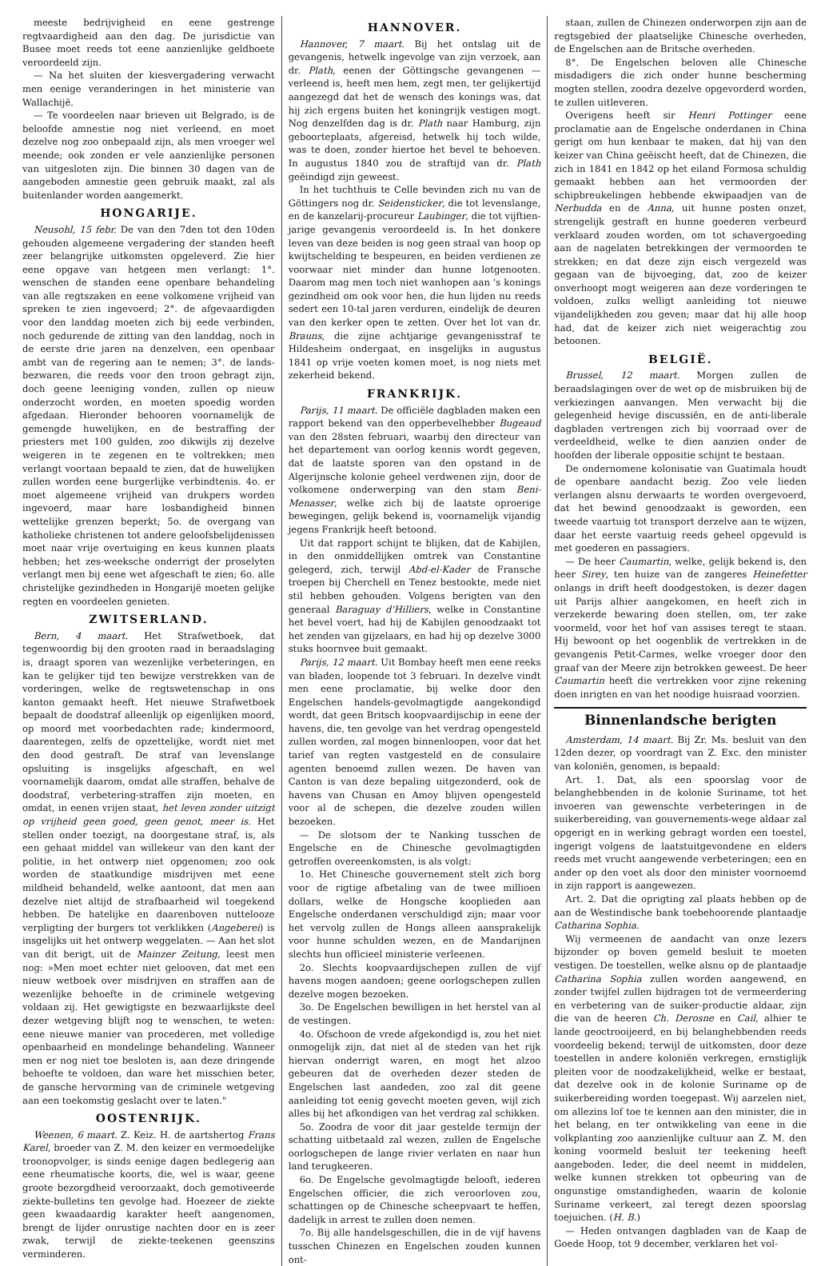meeste bedrijvigheid en eene gestrenge regtvaardigheid aan den dag. De jurisdictie van Busee moet reeds tot eene aanzienlijke geldboete veroordeeld zijn.
— Na het sluiten der kiesvergadering verwacht men eenige veranderingen in het ministerie van Wallachijë.
— Te voordeelen naar brieven uit Belgrado, is de beloofde amnestie nog niet verleend, en moet dezelve nog zoo onbepaald zijn, als men vroeger wel meende; ook zonden er vele aanzienlijke personen van uitgesloten zijn. Die binnen 30 dagen van de aangeboden amnestie geen gebruik maakt, zal als buitenlander worden aangemerkt.
HONGARIJE.
Neusohl, 15 febr. De van den 7den tot den 10den gehouden algemeene vergadering der standen heeft zeer belangrijke uitkomsten opgeleverd. Zie hier eene opgave van hetgeen men verlangt: 1°. wenschen de standen eene openbare behandeling van alle regtszaken en eene volkomene vrijheid van spreken te zien ingevoerd; 2°. de afgevaardigden voor den landdag moeten zich bij eede verbinden, noch gedurende de zitting van den landdag, noch in de eerste drie jaren na denzelven, een openbaar ambt van de regering aan te nemen; 3°. de lands-bezwaren, die reeds voor den troon gebragt zijn, doch geene leeniging vonden, zullen op nieuw onderzocht worden, en moeten spoedig worden afgedaan. Hieronder behooren voornamelijk de gemengde huwelijken, en de bestraffing der priesters met 100 gulden, zoo dikwijls zij dezelve weigeren in te zegenen en te voltrekken; men verlangt voortaan bepaald te zien, dat de huwelijken zullen worden eene burgerlijke verbindtenis. 4o. er moet algemeene vrijheid van drukpers worden ingevoerd, maar hare losbandigheid binnen wettelijke grenzen beperkt; 5o. de overgang van katholieke christenen tot andere geloofsbelijdenissen moet naar vrije overtuiging en keus kunnen plaats hebben; het zes-weeksche onderrigt der proselyten verlangt men bij eene wet afgeschaft te zien; 6o. alle christelijke gezindheden in Hongarijë moeten gelijke regten en voordeelen genieten.
ZWITSERLAND.
Bern, 4 maart. Het Strafwetboek, dat tegenwoordig bij den grooten raad in beraadslaging is, draagt sporen van wezenlijke verbeteringen, en kan te gelijker tijd ten bewijze verstrekken van de vorderingen, welke de regtswetenschap in ons kanton gemaakt heeft. Het nieuwe Strafwetboek bepaalt de doodstraf alleenlijk op eigenlijken moord, op moord met voorbedachten rade; kindermoord, daarentegen, zelfs de opzettelijke, wordt niet met den dood gestraft. De straf van levenslange opsluiting is insgelijks afgeschaft, en wel voornamelijk daarom, omdat alle straffen, behalve de doodstraf, verbetering-straffen zijn moeten, en omdat, in eenen vrijen staat, het leven zonder uitzigt op vrijheid geen goed, geen genot, meer is. Het stellen onder toezigt, na doorgestane straf, is, als een gehaat middel van willekeur van den kant der politie, in het ontwerp niet opgenomen; zoo ook worden de staatkundige misdrijven met eene mildheid behandeld, welke aantoont, dat men aan dezelve niet altijd de strafbaarheid wil toegekend hebben. De hatelijke en daarenboven nuttelooze verpligting der burgers tot verklikken (Angeberei) is insgelijks uit het ontwerp weggelaten. — Aan het slot van dit berigt, uit de Mainzer Zeitung, leest men nog: »Men moet echter niet gelooven, dat met een nieuw wetboek over misdrijven en straffen aan de wezenlijke behoefte in de criminele wetgeving voldaan zij. Het gewigtigste en bezwaarlijkste deel dezer wetgeving blijft nog te wenschen, te weten: eene nieuwe manier van procederen, met volledige openbaarheid en mondelinge behandeling. Wanneer men er nog niet toe besloten is, aan deze dringende behoefte te voldoen, dan ware het misschien beter, de gansche hervorming van de criminele wetgeving aan een toekomstig geslacht over te laten."
OOSTENRIJK.
Weenen, 6 maart. Z. Keiz. H. de aartshertog Frans Karel, broeder van Z. M. den keizer en vermoedelijke troonopvolger, is sinds eenige dagen bedlegerig aan eene rheumatische koorts, die, wel is waar, geene groote bezorgdheid veroorzaakt, doch gemotiveerde ziekte-bulletins ten gevolge had. Hoezeer de ziekte geen kwaadaardig karakter heeft aangenomen, brengt de lijder onrustige nachten door en is zeer zwak, terwijl de ziekte-teekenen geenszins verminderen.
HANNOVER.
Hannover, 7 maart. Bij het ontslag uit de gevangenis, hetwelk ingevolge van zijn verzoek, aan dr. Plath, eenen der Göttingsche gevangenen — verleend is, heeft men hem, zegt men, ter gelijkertijd aangezegd dat het de wensch des konings was, dat hij zich ergens buiten het koningrijk vestigen mogt. Nog denzelfden dag is dr. Plath naar Hamburg, zijn geboorteplaats, afgereisd, hetwelk hij toch wilde, was te doen, zonder hiertoe het bevel te behoeven. In augustus 1840 zou de straftijd van dr. Plath geëindigd zijn geweest.
In het tuchthuis te Celle bevinden zich nu van de Göttingers nog dr. Seidensticker, die tot levenslange, en de kanzelarij-procureur Laubinger, die tot vijftien-jarige gevangenis veroordeeld is. In het donkere leven van deze beiden is nog geen straal van hoop op kwijtschelding te bespeuren, en beiden verdienen ze voorwaar niet minder dan hunne lotgenooten. Daarom mag men toch niet wanhopen aan 's konings gezindheid om ook voor hen, die hun lijden nu reeds sedert een 10-tal jaren verduren, eindelijk de deuren van den kerker open te zetten. Over het lot van dr. Brauns, die zijne achtjarige gevangenisstraf te Hildesheim ondergaat, en insgelijks in augustus 1841 op vrije voeten komen moet, is nog niets met zekerheid bekend.
FRANKRIJK.
Parijs, 11 maart. De officiële dagbladen maken een rapport bekend van den opperbevelhebber Bugeaud van den 28sten februari, waarbij den directeur van het departement van oorlog kennis wordt gegeven, dat de laatste sporen van den opstand in de Algerijnsche kolonie geheel verdwenen zijn, door de volkomene onderwerping van den stam Beni-Menasser, welke zich bij de laatste oproerige bewegingen, gelijk bekend is, voornamelijk vijandig jegens Frankrijk heeft betoond.
Uit dat rapport schijnt te blijken, dat de Kabijlen, in den onmiddellijken omtrek van Constantine gelegerd, zich, terwijl Abd-el-Kader de Fransche troepen bij Cherchell en Tenez bestookte, mede niet stil hebben gehouden. Volgens berigten van den generaal Baraguay d'Hilliers, welke in Constantine het bevel voert, had hij de Kabijlen genoodzaakt tot het zenden van gijzelaars, en had hij op dezelve 3000 stuks hoornvee buit gemaakt.
Parijs, 12 maart. Uit Bombay heeft men eene reeks van bladen, loopende tot 3 februari. In dezelve vindt men eene proclamatie, bij welke door den Engelschen handels-gevolmagtigde aangekondigd wordt, dat geen Britsch koopvaardijschip in eene der havens, die, ten gevolge van het verdrag opengesteld zullen worden, zal mogen binnenloopen, voor dat het tarief van regten vastgesteld en de consulaire agenten benoemd zullen wezen. De haven van Canton is van deze bepaling uitgezonderd, ook de havens van Chusan en Amoy blijven opengesteld voor al de schepen, die dezelve zouden willen bezoeken.
— De slotsom der te Nanking tusschen de Engelsche en de Chinesche gevolmagtigden getroffen overeenkomsten, is als volgt:
1o. Het Chinesche gouvernement stelt zich borg voor de rigtige afbetaling van de twee millioen dollars, welke de Hongsche kooplieden aan Engelsche onderdanen verschuldigd zijn; maar voor het vervolg zullen de Hongs alleen aansprakelijk voor hunne schulden wezen, en de Mandarijnen slechts hun officieel ministerie verleenen.
2o. Slechts koopvaardijschepen zullen de vijf havens mogen aandoen; geene oorlogschepen zullen dezelve mogen bezoeken.
3o. De Engelschen bewilligen in het herstel van al de vestingen.
4o. Ofschoon de vrede afgekondigd is, zou het niet onmogelijk zijn, dat niet al de steden van het rijk hiervan onderrigt waren, en mogt het alzoo gebeuren dat de overheden dezer steden de Engelschen last aandeden, zoo zal dit geene aanleiding tot eenig gevecht moeten geven, wijl zich alles bij het afkondigen van het verdrag zal schikken.
5o. Zoodra de voor dit jaar gestelde termijn der schatting uitbetaald zal wezen, zullen de Engelsche oorlogschepen de lange rivier verlaten en naar hun land terugkeeren.
6o. De Engelsche gevolmagtigde belooft, iederen Engelschen officier, die zich veroorloven zou, schattingen op de Chinesche scheepvaart te heffen, dadelijk in arrest te zullen doen nemen.
7o. Bij alle handelsgeschillen, die in de vijf havens tusschen Chinezen en Engelschen zouden kunnen ont-
staan, zullen de Chinezen onderworpen zijn aan de regtsgebied der plaatselijke Chinesche overheden, de Engelschen aan de Britsche overheden.
8°. De Engelschen beloven alle Chinesche misdadigers die zich onder hunne bescherming mogten stellen, zoodra dezelve opgevorderd worden, te zullen uitleveren.
Overigens heeft sir Henri Pottinger eene proclamatie aan de Engelsche onderdanen in China gerigt om hun kenbaar te maken, dat hij van den keizer van China geëischt heeft, dat de Chinezen, die zich in 1841 en 1842 op het eiland Formosa schuldig gemaakt hebben aan het vermoorden der schipbreukelingen hebbende ekwipaadjen van de Nerbudda en de Anna, uit hunne posten onzet, strengelijk gestraft en hunne goederen verbeurd verklaard zouden worden, om tot schavergoeding aan de nagelaten betrekkingen der vermoorden te strekken; en dat deze zijn eisch vergezeld was gegaan van de bijvoeging, dat, zoo de keizer onverhoopt mogt weigeren aan deze vorderingen te voldoen, zulks welligt aanleiding tot nieuwe vijandelijkheden zou geven; maar dat hij alle hoop had, dat de keizer zich niet weigerachtig zou betoonen.
BELGIË.
Brussel, 12 maart. Morgen zullen de beraadslagingen over de wet op de misbruiken bij de verkiezingen aanvangen. Men verwacht bij die gelegenheid hevige discussiën, en de anti-liberale dagbladen vertrengen zich bij voorraad over de verdeeldheid, welke te dien aanzien onder de hoofden der liberale oppositie schijnt te bestaan.
De ondernomene kolonisatie van Guatimala houdt de openbare aandacht bezig. Zoo vele lieden verlangen alsnu derwaarts te worden overgevoerd, dat het bewind genoodzaakt is geworden, een tweede vaartuig tot transport derzelve aan te wijzen, daar het eerste vaartuig reeds geheel opgevuld is met goederen en passagiers.
— De heer Caumartin, welke, gelijk bekend is, den heer Sirey, ten huize van de zangeres Heinefetter onlangs in drift heeft doodgestoken, is dezer dagen uit Parijs alhier aangekomen, en heeft zich in verzekerde bewaring doen stellen, om, ter zake voormeld, voor het hof van assises teregt te staan. Hij bewoont op het oogenblik de vertrekken in de gevangenis Petit-Carmes, welke vroeger door den graaf van der Meere zijn betrokken geweest. De heer Caumartin heeft die vertrekken voor zijne rekening doen inrigten en van het noodige huisraad voorzien.
Binnenlandsche berigten
Amsterdam, 14 maart. Bij Zr. Ms. besluit van den 12den dezer, op voordragt van Z. Exc. den minister van koloniën, genomen, is bepaald:
Art. 1. Dat, als een spoorslag voor de belanghebbenden in de kolonie Suriname, tot het invoeren van gewenschte verbeteringen in de suikerbereiding, van gouvernements-wege aldaar zal opgerigt en in werking gebragt worden een toestel, ingerigt volgens de laatstuitgevondene en elders reeds met vrucht aangewende verbeteringen; een en ander op den voet als door den minister voornoemd in zijn rapport is aangewezen.
Art. 2. Dat die oprigting zal plaats hebben op de aan de Westindische bank toebehoorende plantaadje Catharina Sophia.
Wij vermeenen de aandacht van onze lezers bijzonder op boven gemeld besluit te moeten vestigen. De toestellen, welke alsnu op de plantaadje Catharina Sophia zullen worden aangewend, en zonder twijfel zullen bijdragen tot de vermeerdering en verbetering van de suiker-productie aldaar, zijn die van de heeren Ch. Derosne en Cail, alhier te lande geoctrooijeerd, en bij belanghebbenden reeds voordeelig bekend; terwijl de uitkomsten, door deze toestellen in andere koloniën verkregen, ernstiglijk pleiten voor de noodzakelijkheid, welke er bestaat, dat dezelve ook in de kolonie Suriname op de suikerbereiding worden toegepast. Wij aarzelen niet, om allezins lof toe te kennen aan den minister, die in het belang, en ter ontwikkeling van eene in die volkplanting zoo aanzienlijke cultuur aan Z. M. den koning voormeld besluit ter teekening heeft aangeboden. Ieder, die deel neemt in middelen, welke kunnen strekken tot opbeuring van de ongunstige omstandigheden, waarin de kolonie Suriname verkeert, zal teregt dezen spoorslag toejuichen. (H. B.)
— Heden ontvangen dagbladen van de Kaap de Goede Hoop, tot 9 december, verklaren het vol-